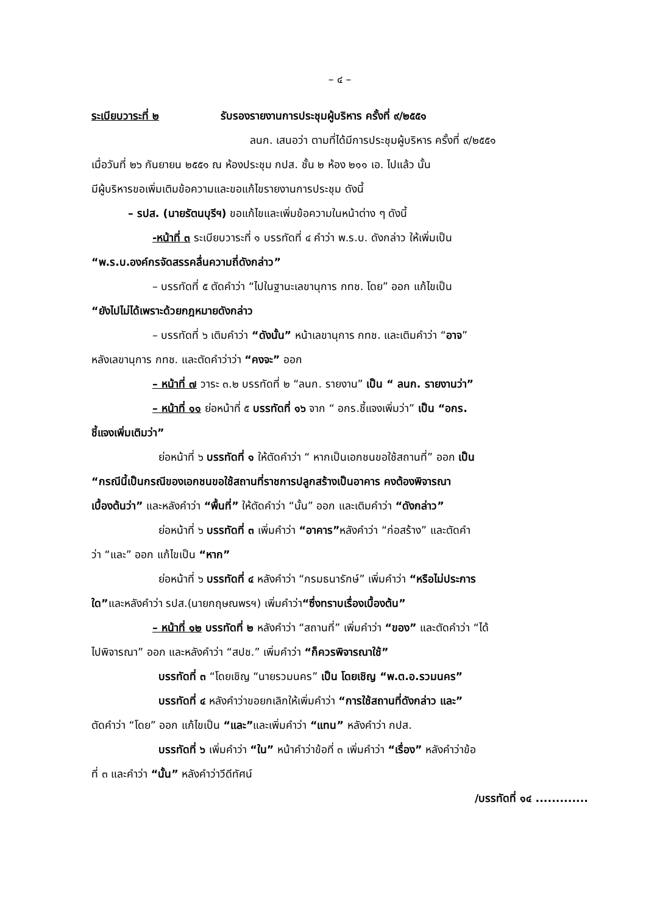– ๔ –
ระเบียบวาระที่ ๒ รับรองรายงานการประชุมผู้บริหาร ครั้งที่ ๙/๒๕๕๑
ลนก. เสนอว่า ตามที่ได้มีการประชุมผู้บริหาร ครั้งที่ ๙/๒๕๕๑
เมื่อวันที่ ๒๖ กันยายน ๒๕๕๑ ณ ห้องประชุม กปส. ชั้น ๒ ห้อง ๒๑๑ เอ. ไปแล้ว นั้น
มีผู้บริหารขอเพิ่มเติมข้อความและขอแก้ไขรายงานการประชุม ดังนี้
– รปส. (นายรัตนบุรีฯ) ขอแก้ไขและเพิ่มข้อความในหน้าต่าง ๆ ดังนี้
-หน้าที่ ๓ ระเบียบวาระที่ ๑ บรรทัดที่ ๔ คำว่า พ.ร.บ. ดังกล่าว ให้เพิ่มเป็น
“พ.ร.บ.องค์กรจัดสรรคลื่นความถี่ดังกล่าว”
– บรรทัดที่ ๕ ตัดคำว่า “ไปในฐานะเลขานุการ กทช. โดย” ออก แก้ไขเป็น
“ยังไปไม่ได้เพราะด้วยกฎหมายดังกล่าว
– บรรทัดที่ ๖ เติมคำว่า “ดังนั้น” หน้าเลขานุการ กทช. และเติมคำว่า “อาจ”
หลังเลขานุการ กทช. และตัดคำว่าว่า “คงจะ” ออก
– หน้าที่ ๗ วาระ ๓.๒ บรรทัดที่ ๒ “ลนก. รายงาน” เป็น “ ลนก. รายงานว่า”
– หน้าที่ ๑๑ ย่อหน้าที่ ๕ บรรทัดที่ ๑๖ จาก “ อกร.ชี้แจงเพิ่มว่า” เป็น “อกร.
ชี้แจงเพิ่มเติมว่า”
ย่อหน้าที่ ๖ บรรทัดที่ ๑ ให้ตัดคำว่า “ หากเป็นเอกชนขอใช้สถานที่” ออก เป็น
“กรณีนี้เป็นกรณีของเอกชนขอใช้สถานที่ราชการปลูกสร้างเป็นอาคาร คงต้องพิจารณา
เบื้องต้นว่า” และหลังคำว่า “พื้นที่” ให้ตัดคำว่า “นั้น” ออก และเติมคำว่า “ดังกล่าว”
ย่อหน้าที่ ๖ บรรทัดที่ ๓ เพิ่มคำว่า “อาคาร”หลังคำว่า “ก่อสร้าง” และตัดคำ
ว่า “และ” ออก แก้ไขเป็น “หาก”
ย่อหน้าที่ ๖ บรรทัดที่ ๔ หลังคำว่า “กรมธนารักษ์” เพิ่มคำว่า “หรือไม่ประการ
ใด”และหลังคำว่า รปส.(นายกฤษณพรฯ) เพิ่มคำว่า“ซึ่งทราบเรื่องเบื้องต้น”
– หน้าที่ ๑๒ บรรทัดที่ ๒ หลังคำว่า “สถานที่” เพิ่มคำว่า “ของ” และตัดคำว่า “ได้
ไปพิจารณา” ออก และหลังคำว่า “สปช.” เพิ่มคำว่า “ก็ควรพิจารณาใช้”
บรรทัดที่ ๓ “โดยเชิญ “นายรวมนคร” เป็น โดยเชิญ “พ.ต.อ.รวมนคร”
บรรทัดที่ ๔ หลังคำว่าขอยกเลิกให้เพิ่มคำว่า “การใช้สถานที่ดังกล่าว และ”
ตัดคำว่า “โดย” ออก แก้ไขเป็น “และ”และเพิ่มคำว่า “แทน” หลังคำว่า กปส.
บรรทัดที่ ๖ เพิ่มคำว่า “ใน” หน้าคำว่าข้อที่ ๓ เพิ่มคำว่า “เรื่อง” หลังคำว่าข้อ
ที่ ๓ และคำว่า “นั้น” หลังคำว่าวีดีทัศน์
/บรรทัดที่ ๑๔ .............